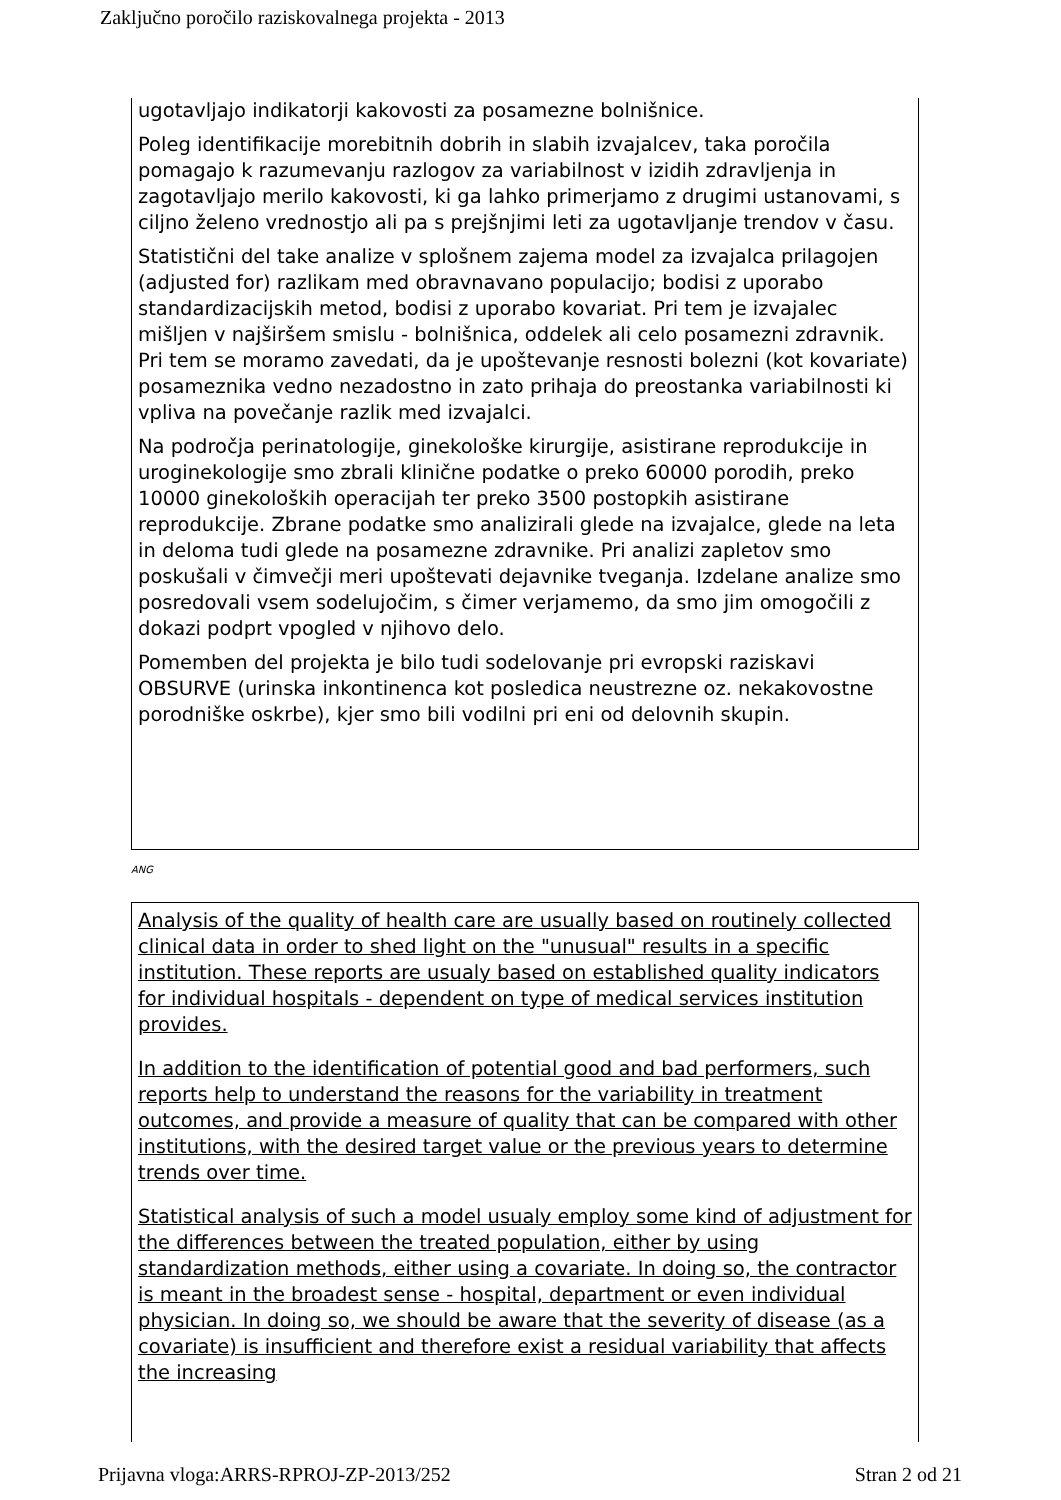Zaključno poročilo raziskovalnega projekta - 2013
ugotavljajo indikatorji kakovosti za posamezne bolnišnice.
Poleg identifikacije morebitnih dobrih in slabih izvajalcev, taka poročila pomagajo k razumevanju razlogov za variabilnost v izidih zdravljenja in zagotavljajo merilo kakovosti, ki ga lahko primerjamo z drugimi ustanovami, s ciljno želeno vrednostjo ali pa s prejšnjimi leti za ugotavljanje trendov v času.
Statistični del take analize v splošnem zajema model za izvajalca prilagojen (adjusted for) razlikam med obravnavano populacijo; bodisi z uporabo standardizacijskih metod, bodisi z uporabo kovariat. Pri tem je izvajalec mišljen v najširšem smislu - bolnišnica, oddelek ali celo posamezni zdravnik. Pri tem se moramo zavedati, da je upoštevanje resnosti bolezni (kot kovariate) posameznika vedno nezadostno in zato prihaja do preostanka variabilnosti ki vpliva na povečanje razlik med izvajalci.
Na področja perinatologije, ginekološke kirurgije, asistirane reprodukcije in uroginekologije smo zbrali klinične podatke o preko 60000 porodih, preko 10000 ginekoloških operacijah ter preko 3500 postopkih asistirane reprodukcije. Zbrane podatke smo analizirali glede na izvajalce, glede na leta in deloma tudi glede na posamezne zdravnike. Pri analizi zapletov smo poskušali v čimvečji meri upoštevati dejavnike tveganja. Izdelane analize smo posredovali vsem sodelujočim, s čimer verjamemo, da smo jim omogočili z dokazi podprt vpogled v njihovo delo.
Pomemben del projekta je bilo tudi sodelovanje pri evropski raziskavi OBSURVE (urinska inkontinenca kot posledica neustrezne oz. nekakovostne porodniške oskrbe), kjer smo bili vodilni pri eni od delovnih skupin.
ANG
Analysis of the quality of health care are usually based on routinely collected clinical data in order to shed light on the "unusual" results in a specific institution. These reports are usualy based on established quality indicators for individual hospitals - dependent on type of medical services institution provides.
In addition to the identification of potential good and bad performers, such reports help to understand the reasons for the variability in treatment outcomes, and provide a measure of quality that can be compared with other institutions, with the desired target value or the previous years to determine trends over time.
Statistical analysis of such a model usualy employ some kind of adjustment for the differences between the treated population, either by using standardization methods, either using a covariate. In doing so, the contractor is meant in the broadest sense - hospital, department or even individual physician. In doing so, we should be aware that the severity of disease (as a covariate) is insufficient and therefore exist a residual variability that affects the increasing
Prijavna vloga:ARRS-RPROJ-ZP-2013/252 Stran 2 od 21